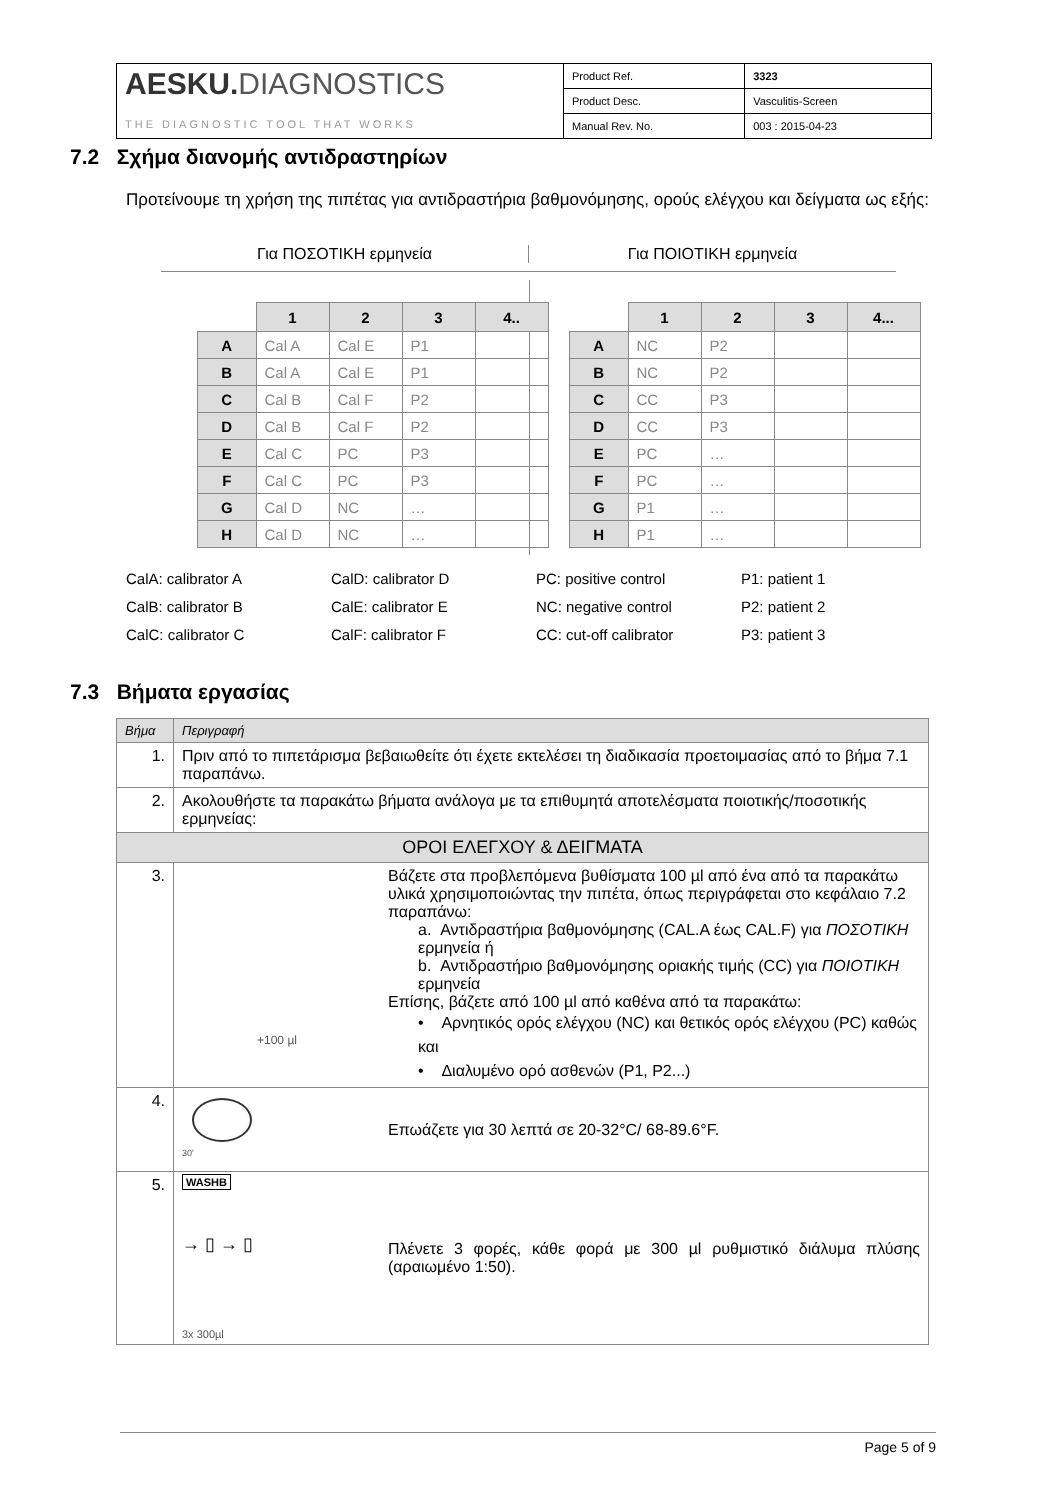| AESKU. DIAGNOSTICS THE DIAGNOSTIC TOOL THAT WORKS | Product Ref. | 3323 |
| | Product Desc. | Vasculitis-Screen |
| | Manual Rev. No. | 003 : 2015-04-23 |
7.2 Σχήμα διανομής αντιδραστηρίων
Προτείνουμε τη χρήση της πιπέτας για αντιδραστήρια βαθμονόμησης, ορούς ελέγχου και δείγματα ως εξής:
Για ΠΟΣΟΤΙΚΗ ερμηνεία Για ΠΟΙΟΤΙΚΗ ερμηνεία
| | 1 | 2 | 3 | 4.. |
| --- | --- | --- | --- | --- |
| A | Cal A | Cal E | P1 | |
| B | Cal A | Cal E | P1 | |
| C | Cal B | Cal F | P2 | |
| D | Cal B | Cal F | P2 | |
| E | Cal C | PC | P3 | |
| F | Cal C | PC | P3 | |
| G | Cal D | NC | … | |
| H | Cal D | NC | … | |
| | 1 | 2 | 3 | 4... |
| --- | --- | --- | --- | --- |
| A | NC | P2 | | |
| B | NC | P2 | | |
| C | CC | P3 | | |
| D | CC | P3 | | |
| E | PC | … | | |
| F | PC | … | | |
| G | P1 | … | | |
| H | P1 | … | | |
CalA: calibrator A
CalD: calibrator D
PC: positive control
P1: patient 1
CalB: calibrator B
CalE: calibrator E
NC: negative control
P2: patient 2
CalC: calibrator C
CalF: calibrator F
CC: cut-off calibrator
P3: patient 3
7.3 Βήματα εργασίας
| Βήμα | Περιγραφή | |
| 1. | Πριν από το πιπετάρισμα βεβαιωθείτε ότι έχετε εκτελέσει τη διαδικασία προετοιμασίας από το βήμα 7.1 παραπάνω. | |
| 2. | Ακολουθήστε τα παρακάτω βήματα ανάλογα με τα επιθυμητά αποτελέσματα ποιοτικής/ποσοτικής ερμηνείας: | |
| ΟΡΟΙ ΕΛΕΓΧΟΥ & ΔΕΙΓΜΑΤΑ | | |
| 3. | +100 µl | Βάζετε στα προβλεπόμενα βυθίσματα 100 µl από ένα από τα παρακάτω υλικά χρησιμοποιώντας την πιπέτα, όπως περιγράφεται στο κεφάλαιο 7.2 παραπάνω: a. Αντιδραστήρια βαθμονόμησης (CAL.A έως CAL.F) για ΠΟΣΟΤΙΚΗ ερμηνεία ή b. Αντιδραστήριο βαθμονόμησης οριακής τιμής (CC) για ΠΟΙΟΤΙΚΗ ερμηνεία Επίσης, βάζετε από 100 µl από καθένα από τα παρακάτω: • Αρνητικός ορός ελέγχου (NC) και θετικός ορός ελέγχου (PC) καθώς και • Διαλυμένο ορό ασθενών (P1, P2...) |
| 4. | 30' | Επωάζετε για 30 λεπτά σε 20-32°C/ 68-89.6°F. |
| 5. | WASHB → ▯ → ▯ 3x 300µl | Πλένετε 3 φορές, κάθε φορά με 300 µl ρυθμιστικό διάλυμα πλύσης (αραιωμένο 1:50). |
Page 5 of 9